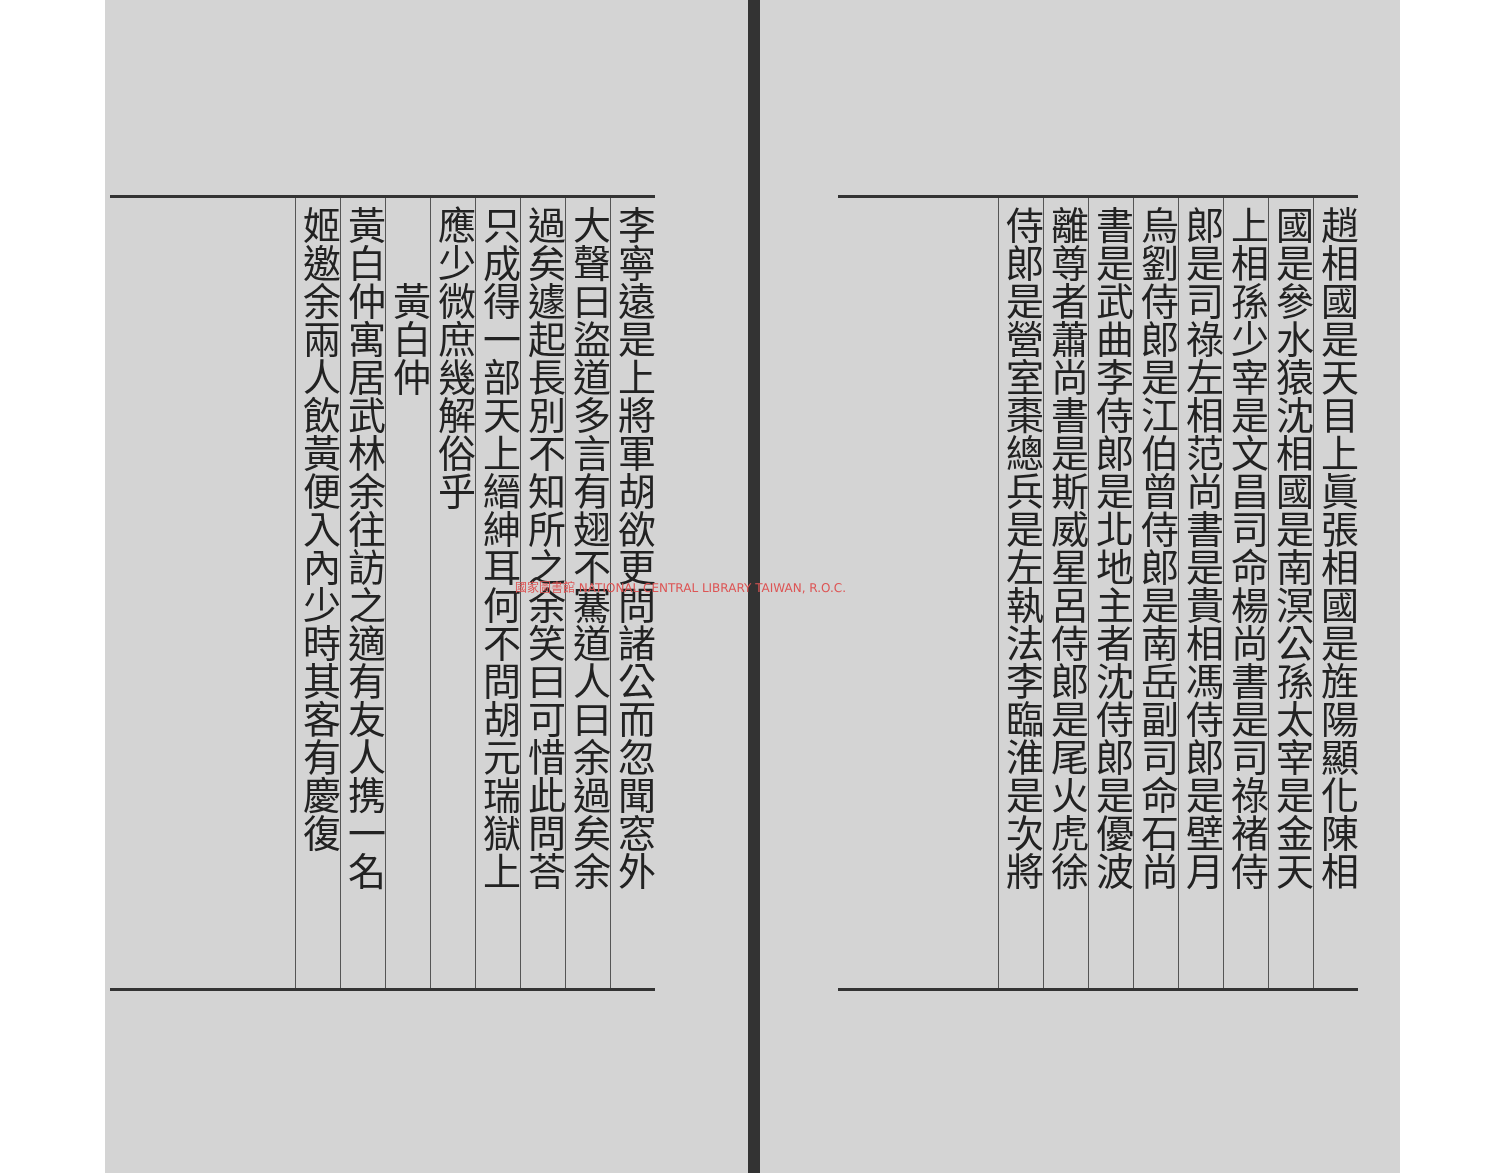趙相國是天目上眞張相國是旌陽顯化陳相
國是參水猿沈相國是南溟公孫太宰是金天
上相孫少宰是文昌司命楊尚書是司祿褚侍
郎是司祿左相范尚書是貴相馮侍郎是壁月
烏劉侍郎是江伯曾侍郎是南岳副司命石尚
書是武曲李侍郎是北地主者沈侍郎是優波
離尊者蕭尚書是斯威星呂侍郎是尾火虎徐
侍郎是營室棗總兵是左執法李臨淮是次將
李寧遠是上將軍胡欲更問諸公而忽聞窓外
大聲曰盜道多言有翅不騫道人曰余過矣余
過矣遽起長別不知所之余笑曰可惜此問荅
只成得一部天上縉紳耳何不問胡元瑞獄上
應少微庶幾解俗乎
　　黃白仲
黃白仲寓居武林余往訪之適有友人携一名
姬邀余兩人飲黃便入內少時其客有慶復
國家圖書館 NATIONAL CENTRAL LIBRARY TAIWAN, R.O.C.